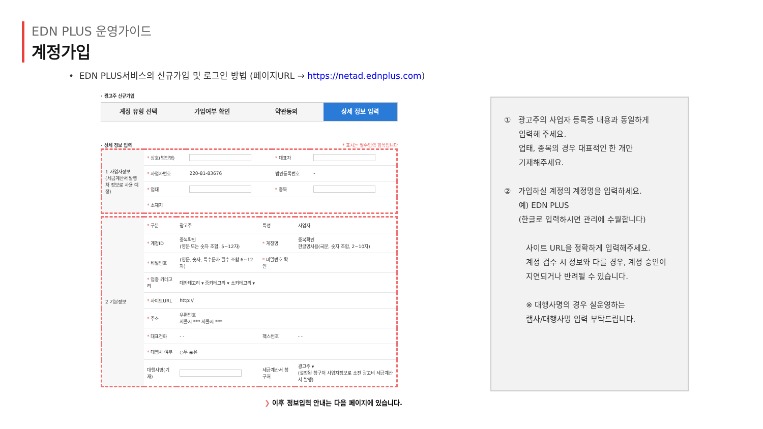EDN PLUS 운영가이드
계정가입
• EDN PLUS서비스의 신규가입 및 로그인 방법 (페이지URL → https://netad.ednplus.com)
· 광고주 신규가입
계정 유형 선택 가입여부 확인 약관동의 상세 정보 입력
· 상세 정보 입력 * 표시는 필수입력 항목입니다
| 1 사업자정보 (세금계산서 발행처 정보로 사용 예정) | * 상호(법인명) | | * 대표자 | |
| | * 사업자번호 | 220-81-83676 | 법인등록번호 | - |
| | * 업태 | | * 종목 | |
| | * 소재지 | | | |
| 2 기본정보 | * 구분 | 광고주 | 특성 | 사업자 |
| | * 계정ID | 중복확인 (영문 또는 숫자 조합, 5~12자) | * 계정명 | 중복확인 한글명사용(국문, 숫자 조합, 2~10자) |
| | * 비밀번호 | (영문, 숫자, 특수문자 필수 조합 6~12자) | * 비밀번호 확인 | |
| | * 업종 카테고리 | 대카테고리 ▾ 중카테고리 ▾ 소카테고리 ▾ | | |
| | * 사이트URL | http:// | | |
| | * 주소 | 우편번호 서울시 *** 서울시 *** | | |
| | * 대표전화 | - - | 팩스번호 | - - |
| | * 대행사 여부 | ○무 ◉유 | | |
| | 대행사명(기재) | | 세금계산서 청구처 | 광고주 ▾ (설정된 청구처 사업자정보로 소진 광고비 세금계산서 발행) |
❯ 이후 정보입력 안내는 다음 페이지에 있습니다.
① 광고주의 사업자 등록증 내용과 동일하게
입력해 주세요.
업태, 종목의 경우 대표적인 한 개만
기재해주세요.
② 가입하실 계정의 계정명을 입력하세요.
예) EDN PLUS
(한글로 입력하시면 관리에 수월합니다)
사이트 URL을 정확하게 입력해주세요.
계정 검수 시 정보와 다를 경우, 계정 승인이
지연되거나 반려될 수 있습니다.
※ 대행사명의 경우 실운영하는
랩사/대행사명 입력 부탁드립니다.